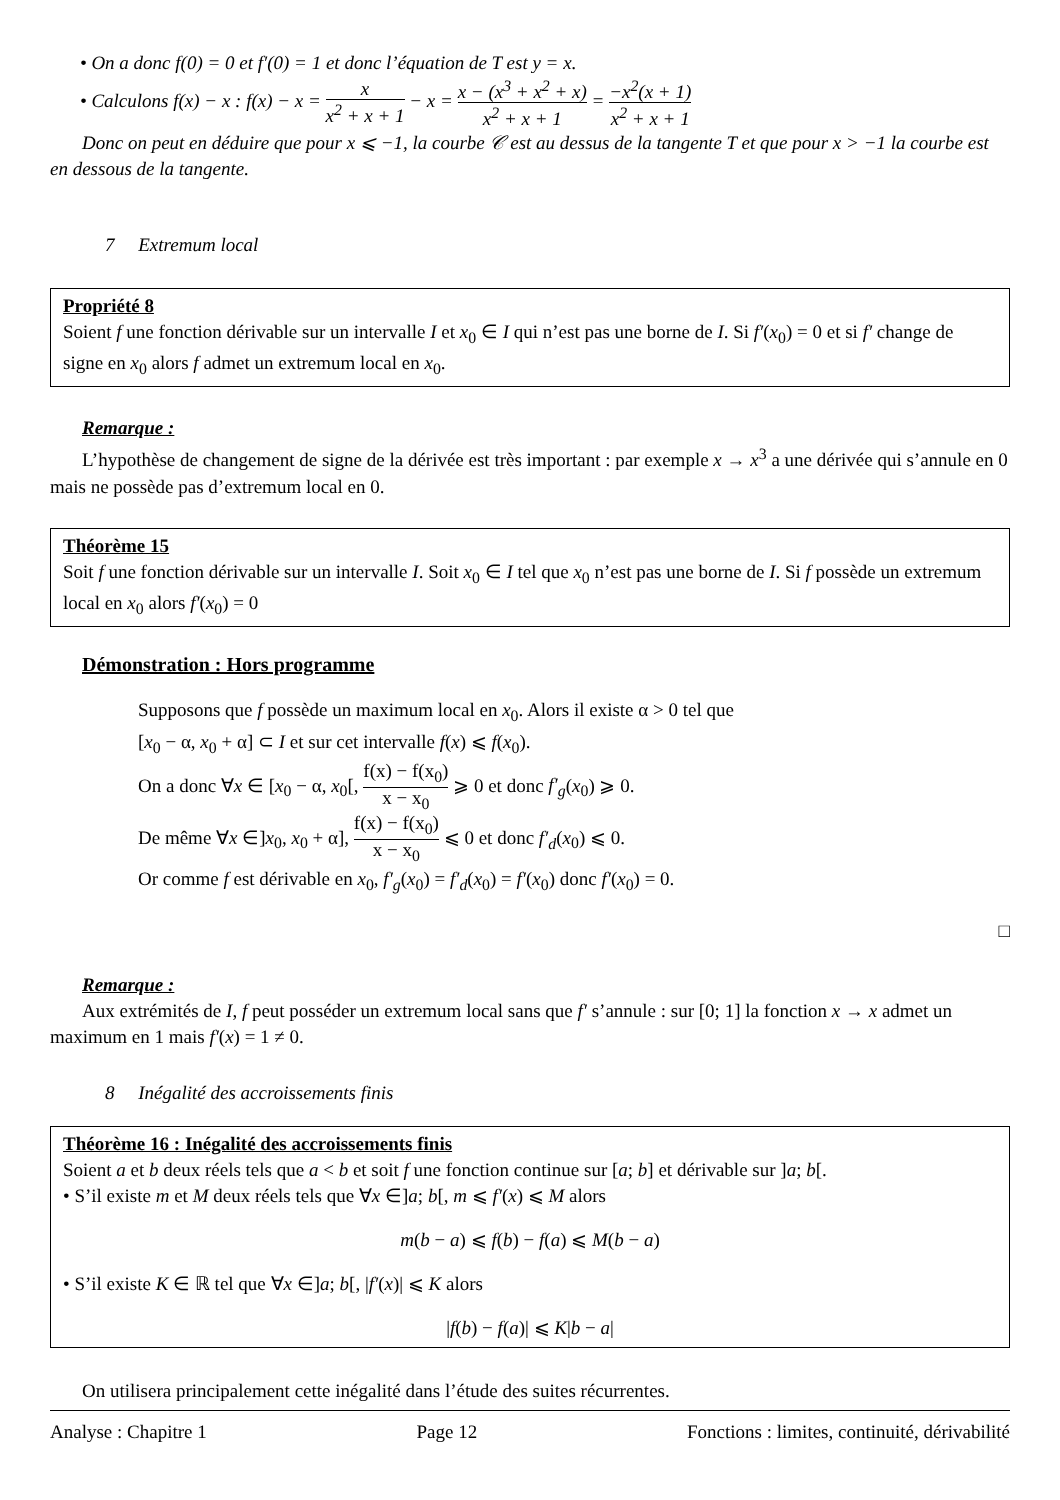• On a donc f(0) = 0 et f′(0) = 1 et donc l’équation de T est y = x.
• Calculons f(x) − x : f(x) − x = x x<sup>2</sup> + x + 1 − x = x − (x<sup>3</sup> + x<sup>2</sup> + x) x<sup>2</sup> + x + 1 = −x<sup>2</sup>(x + 1) x<sup>2</sup> + x + 1
Donc on peut en déduire que pour x ⩽ −1, la courbe 𝒞 est au dessus de la tangente T et que pour x > −1 la courbe est en dessous de la tangente.
7 Extremum local
Propriété 8
Soient f une fonction dérivable sur un intervalle I et x<sub>0</sub> ∈ I qui n’est pas une borne de I. Si f′(x<sub>0</sub>) = 0 et si f′ change de signe en x<sub>0</sub> alors f admet un extremum local en x<sub>0</sub>.
Remarque :
L’hypothèse de changement de signe de la dérivée est très important : par exemple x → x<sup>3</sup> a une dérivée qui s’annule en 0 mais ne possède pas d’extremum local en 0.
Théorème 15
Soit f une fonction dérivable sur un intervalle I. Soit x<sub>0</sub> ∈ I tel que x<sub>0</sub> n’est pas une borne de I. Si f possède un extremum local en x<sub>0</sub> alors f′(x<sub>0</sub>) = 0
Démonstration : Hors programme
Supposons que f possède un maximum local en x<sub>0</sub>. Alors il existe α > 0 tel que
[x<sub>0</sub> − α, x<sub>0</sub> + α] ⊂ I et sur cet intervalle f(x) ⩽ f(x<sub>0</sub>).
On a donc ∀x ∈ [x<sub>0</sub> − α, x<sub>0</sub>[, f(x) − f(x<sub>0</sub>) x − x<sub>0</sub> ⩾ 0 et donc f′<sub>g</sub>(x<sub>0</sub>) ⩾ 0.
De même ∀x ∈]x<sub>0</sub>, x<sub>0</sub> + α], f(x) − f(x<sub>0</sub>) x − x<sub>0</sub> ⩽ 0 et donc f′<sub>d</sub>(x<sub>0</sub>) ⩽ 0.
Or comme f est dérivable en x<sub>0</sub>, f′<sub>g</sub>(x<sub>0</sub>) = f′<sub>d</sub>(x<sub>0</sub>) = f′(x<sub>0</sub>) donc f′(x<sub>0</sub>) = 0.
□
Remarque :
Aux extrémités de I, f peut posséder un extremum local sans que f′ s’annule : sur [0; 1] la fonction x → x admet un maximum en 1 mais f′(x) = 1 ≠ 0.
8 Inégalité des accroissements finis
Théorème 16 : Inégalité des accroissements finis
Soient a et b deux réels tels que a < b et soit f une fonction continue sur [a; b] et dérivable sur ]a; b[.
• S’il existe m et M deux réels tels que ∀x ∈]a; b[, m ⩽ f′(x) ⩽ M alors
m(b − a) ⩽ f(b) − f(a) ⩽ M(b − a)
• S’il existe K ∈ ℝ tel que ∀x ∈]a; b[, |f′(x)| ⩽ K alors
|f(b) − f(a)| ⩽ K|b − a|
On utilisera principalement cette inégalité dans l’étude des suites récurrentes.
Analyse : Chapitre 1 Page 12 Fonctions : limites, continuité, dérivabilité